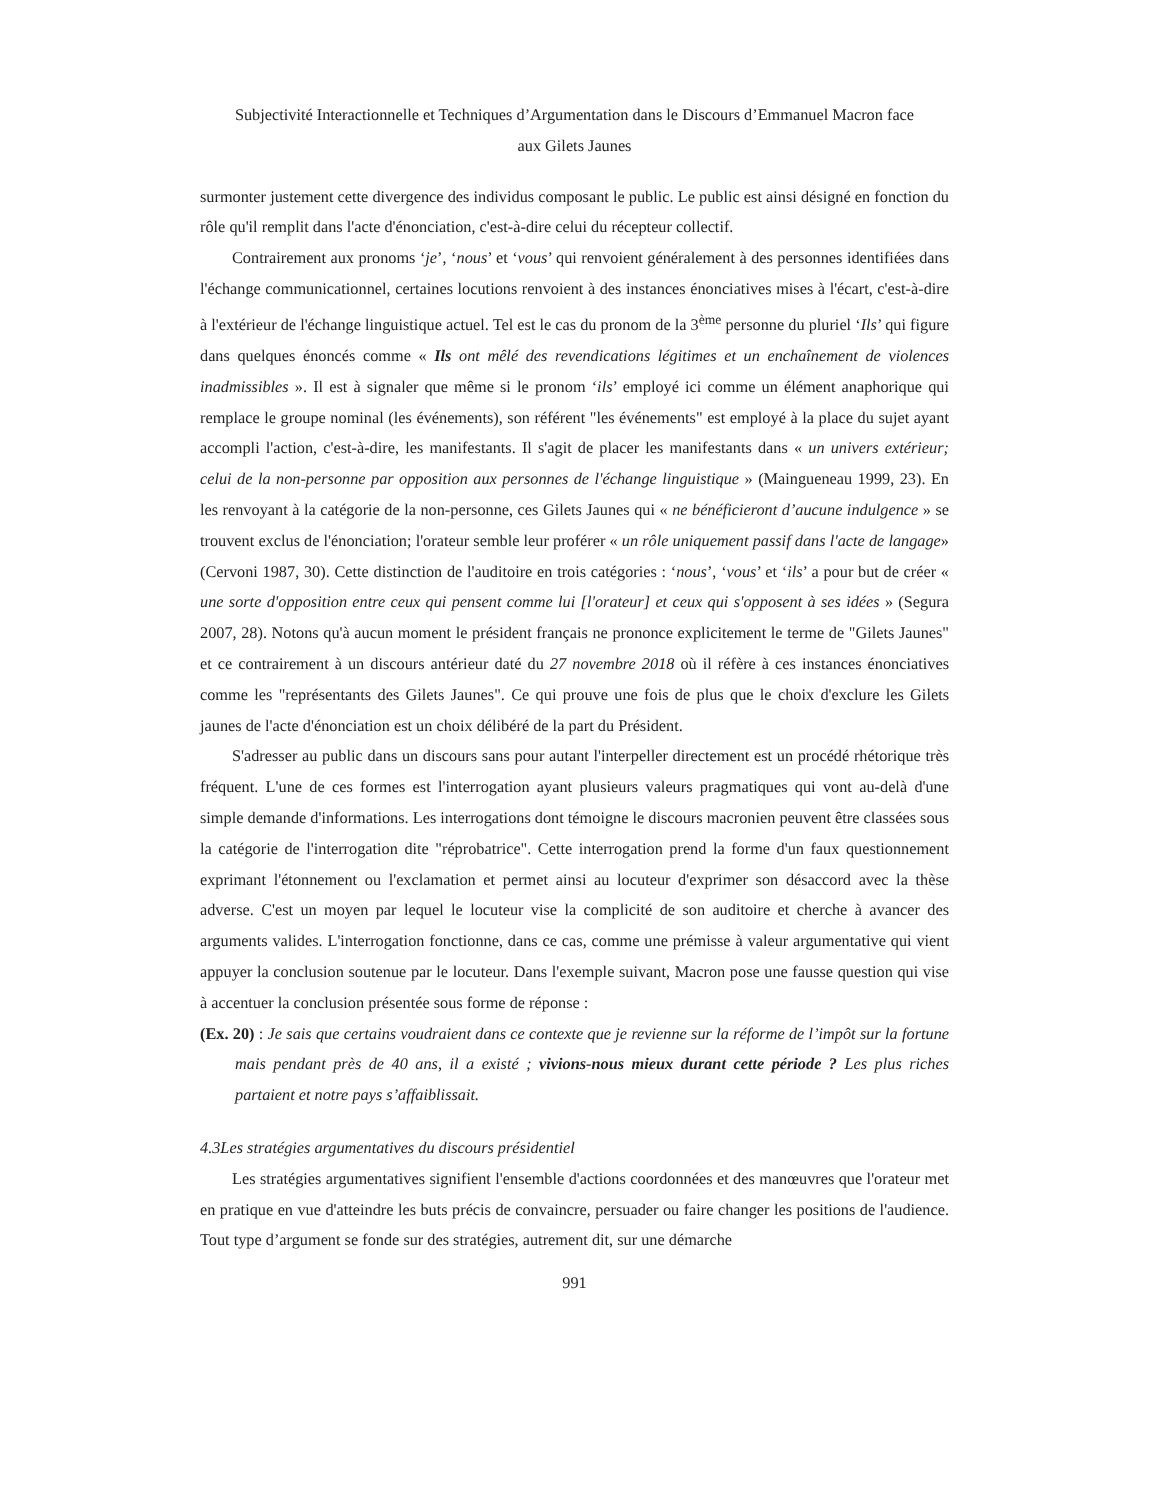Subjectivité Interactionnelle et Techniques d’Argumentation dans le Discours d’Emmanuel Macron face
aux Gilets Jaunes
surmonter justement cette divergence des individus composant le public. Le public est ainsi désigné en fonction du rôle qu'il remplit dans l'acte d'énonciation, c'est-à-dire celui du récepteur collectif.
Contrairement aux pronoms ‘je’, ‘nous’ et ‘vous’ qui renvoient généralement à des personnes identifiées dans l'échange communicationnel, certaines locutions renvoient à des instances énonciatives mises à l'écart, c'est-à-dire à l'extérieur de l'échange linguistique actuel. Tel est le cas du pronom de la 3<sup>ème</sup> personne du pluriel ‘Ils’ qui figure dans quelques énoncés comme « Ils ont mêlé des revendications légitimes et un enchaînement de violences inadmissibles ». Il est à signaler que même si le pronom ‘ils’ employé ici comme un élément anaphorique qui remplace le groupe nominal (les événements), son référent "les événements" est employé à la place du sujet ayant accompli l'action, c'est-à-dire, les manifestants. Il s'agit de placer les manifestants dans « un univers extérieur; celui de la non-personne par opposition aux personnes de l'échange linguistique » (Maingueneau 1999, 23). En les renvoyant à la catégorie de la non-personne, ces Gilets Jaunes qui « ne bénéficieront d’aucune indulgence » se trouvent exclus de l'énonciation; l'orateur semble leur proférer « un rôle uniquement passif dans l'acte de langage» (Cervoni 1987, 30). Cette distinction de l'auditoire en trois catégories : ‘nous’, ‘vous’ et ‘ils’ a pour but de créer « une sorte d'opposition entre ceux qui pensent comme lui [l'orateur] et ceux qui s'opposent à ses idées » (Segura 2007, 28). Notons qu'à aucun moment le président français ne prononce explicitement le terme de "Gilets Jaunes" et ce contrairement à un discours antérieur daté du 27 novembre 2018 où il réfère à ces instances énonciatives comme les "représentants des Gilets Jaunes". Ce qui prouve une fois de plus que le choix d'exclure les Gilets jaunes de l'acte d'énonciation est un choix délibéré de la part du Président.
S'adresser au public dans un discours sans pour autant l'interpeller directement est un procédé rhétorique très fréquent. L'une de ces formes est l'interrogation ayant plusieurs valeurs pragmatiques qui vont au-delà d'une simple demande d'informations. Les interrogations dont témoigne le discours macronien peuvent être classées sous la catégorie de l'interrogation dite "réprobatrice". Cette interrogation prend la forme d'un faux questionnement exprimant l'étonnement ou l'exclamation et permet ainsi au locuteur d'exprimer son désaccord avec la thèse adverse. C'est un moyen par lequel le locuteur vise la complicité de son auditoire et cherche à avancer des arguments valides. L'interrogation fonctionne, dans ce cas, comme une prémisse à valeur argumentative qui vient appuyer la conclusion soutenue par le locuteur. Dans l'exemple suivant, Macron pose une fausse question qui vise à accentuer la conclusion présentée sous forme de réponse :
(Ex. 20) : Je sais que certains voudraient dans ce contexte que je revienne sur la réforme de l’impôt sur la fortune mais pendant près de 40 ans, il a existé ; vivions-nous mieux durant cette période ? Les plus riches partaient et notre pays s’affaiblissait.
4.3Les stratégies argumentatives du discours présidentiel
Les stratégies argumentatives signifient l'ensemble d'actions coordonnées et des manœuvres que l'orateur met en pratique en vue d'atteindre les buts précis de convaincre, persuader ou faire changer les positions de l'audience. Tout type d’argument se fonde sur des stratégies, autrement dit, sur une démarche
991